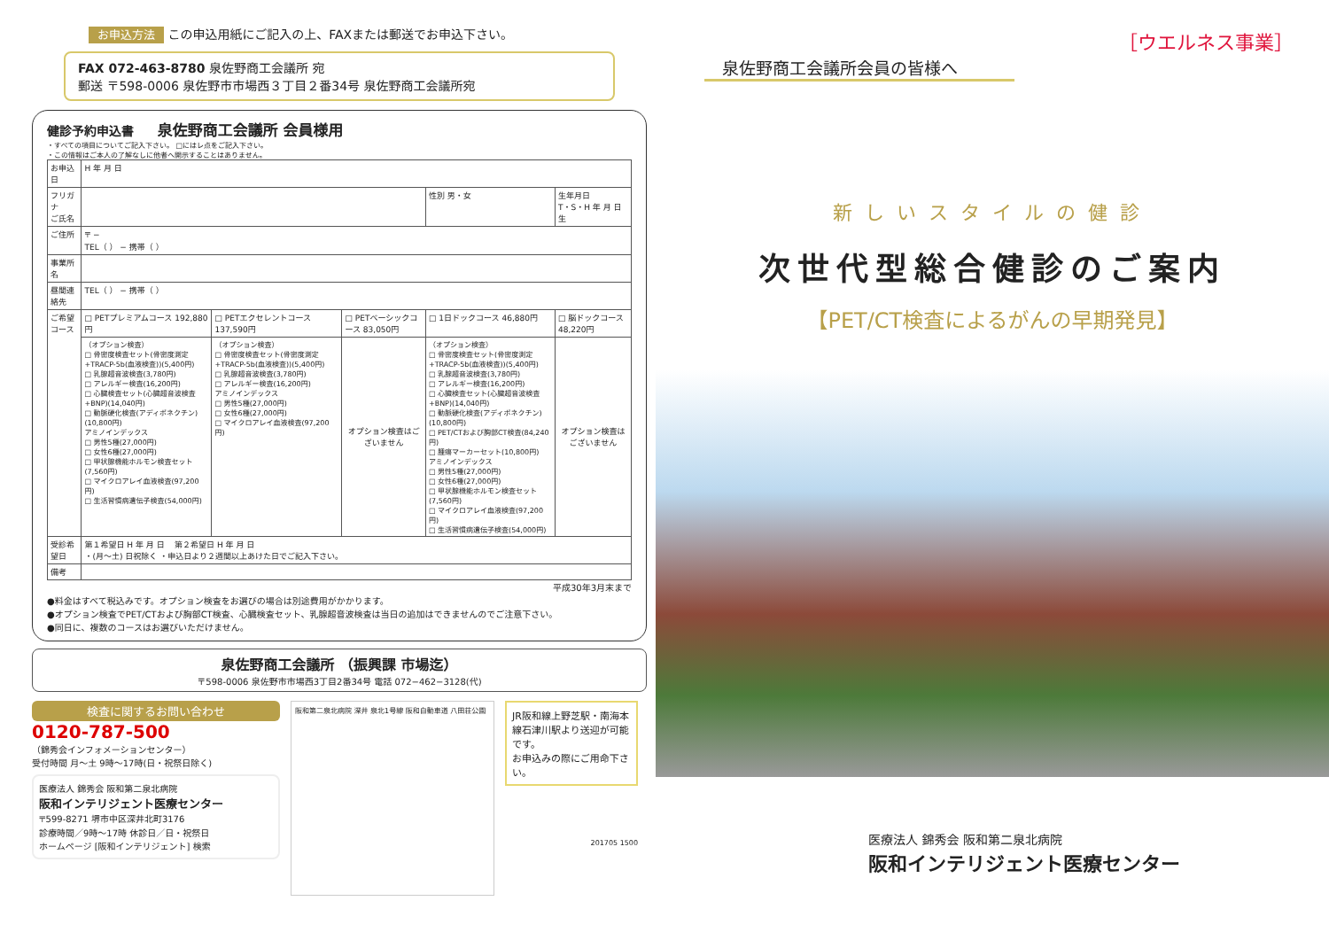お申込方法 この申込用紙にご記入の上、FAXまたは郵送でお申込下さい。
FAX 072-463-8780 泉佐野商工会議所 宛
郵送 〒598-0006 泉佐野市市場西３丁目２番34号 泉佐野商工会議所宛
健診予約申込書 泉佐野商工会議所 会員様用
・すべての項目についてご記入下さい。 □にはレ点をご記入下さい。
・この情報はご本人の了解なしに他者へ開示することはありません。
| お申込日 | H 年 月 日 | | | | |
| フリガナ ご氏名 | | | | 性別 男・女 | 生年月日 T・S・H 年 月 日生 |
| ご住所 | 〒 − TEL（ ） − 携帯（ ） | | | | |
| 事業所名 | | | | | |
| 昼間連絡先 | TEL（ ） − 携帯（ ） | | | | |
| ご希望コース | □ PETプレミアムコース 192,880円 | □ PETエクセレントコース 137,590円 | □ PETベーシックコース 83,050円 | □ 1日ドックコース 46,880円 | □ 脳ドックコース 48,220円 |
| | （オプション検査） □ 骨密度検査セット(骨密度測定+TRACP-5b(血液検査))(5,400円) □ 乳腺超音波検査(3,780円) □ アレルギー検査(16,200円) □ 心臓検査セット(心臓超音波検査+BNP)(14,040円) □ 動脈硬化検査(アディポネクチン)(10,800円) アミノインデックス □ 男性5種(27,000円) □ 女性6種(27,000円) □ 甲状腺機能ホルモン検査セット(7,560円) □ マイクロアレイ血液検査(97,200円) □ 生活習慣病遺伝子検査(54,000円) | （オプション検査） □ 骨密度検査セット(骨密度測定+TRACP-5b(血液検査))(5,400円) □ 乳腺超音波検査(3,780円) □ アレルギー検査(16,200円) アミノインデックス □ 男性5種(27,000円) □ 女性6種(27,000円) □ マイクロアレイ血液検査(97,200円) | オプション検査はございません | （オプション検査） □ 骨密度検査セット(骨密度測定+TRACP-5b(血液検査))(5,400円) □ 乳腺超音波検査(3,780円) □ アレルギー検査(16,200円) □ 心臓検査セット(心臓超音波検査+BNP)(14,040円) □ 動脈硬化検査(アディポネクチン)(10,800円) □ PET/CTおよび胸部CT検査(84,240円) □ 腫瘍マーカーセット(10,800円) アミノインデックス □ 男性5種(27,000円) □ 女性6種(27,000円) □ 甲状腺機能ホルモン検査セット(7,560円) □ マイクロアレイ血液検査(97,200円) □ 生活習慣病遺伝子検査(54,000円) | オプション検査はございません |
| 受診希望日 | 第１希望日 H 年 月 日 第２希望日 H 年 月 日 ・(月〜土) 日祝除く ・申込日より２週間以上あけた日でご記入下さい。 | | | | |
| 備考 | | | | | |
平成30年3月末まで
●料金はすべて税込みです。オプション検査をお選びの場合は別途費用がかかります。
●オプション検査でPET/CTおよび胸部CT検査、心臓検査セット、乳腺超音波検査は当日の追加はできませんのでご注意下さい。
●同日に、複数のコースはお選びいただけません。
泉佐野商工会議所 （振興課 市場迄）
〒598-0006 泉佐野市市場西3丁目2番34号 電話 072−462−3128(代)
検査に関するお問い合わせ
0120-787-500
（錦秀会インフォメーションセンター）
受付時間 月〜土 9時〜17時(日・祝祭日除く)
医療法人 錦秀会 阪和第二泉北病院
阪和インテリジェント医療センター
〒599-8271 堺市中区深井北町3176
診療時間／9時〜17時 休診日／日・祝祭日
ホームページ [阪和インテリジェント] 検索
阪和第二泉北病院 深井 泉北1号線 阪和自動車道 八田荘公園
JR阪和線上野芝駅・南海本線石津川駅より送迎が可能です。
お申込みの際にご用命下さい。
201705 1500
［ウエルネス事業］
泉佐野商工会議所会員の皆様へ
新しいスタイルの健診
次世代型総合健診のご案内
【PET/CT検査によるがんの早期発見】
医療法人 錦秀会 阪和第二泉北病院
阪和インテリジェント医療センター